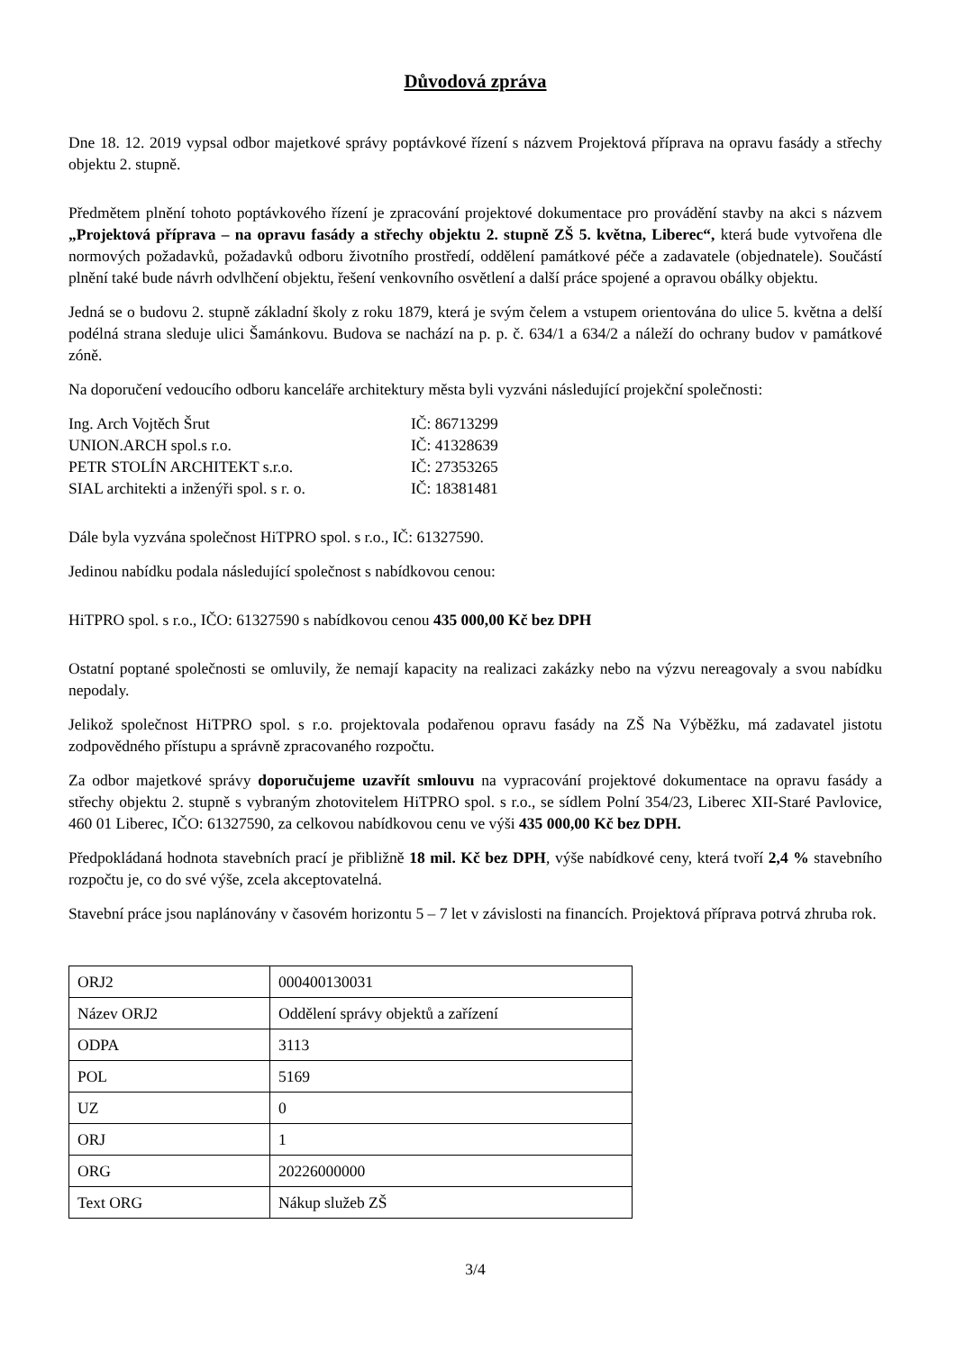Důvodová zpráva
Dne 18. 12. 2019 vypsal odbor majetkové správy poptávkové řízení s názvem Projektová příprava na opravu fasády a střechy objektu 2. stupně.
Předmětem plnění tohoto poptávkového řízení je zpracování projektové dokumentace pro provádění stavby na akci s názvem „Projektová příprava – na opravu fasády a střechy objektu 2. stupně ZŠ 5. května, Liberec“, která bude vytvořena dle normových požadavků, požadavků odboru životního prostředí, oddělení památkové péče a zadavatele (objednatele). Součástí plnění také bude návrh odvlhčení objektu, řešení venkovního osvětlení a další práce spojené a opravou obálky objektu.
Jedná se o budovu 2. stupně základní školy z roku 1879, která je svým čelem a vstupem orientována do ulice 5. května a delší podélná strana sleduje ulici Šamánkovu. Budova se nachází na p. p. č. 634/1 a 634/2 a náleží do ochrany budov v památkové zóně.
Na doporučení vedoucího odboru kanceláře architektury města byli vyzváni následující projekční společnosti:
| Ing. Arch Vojtěch Šrut | IČ: 86713299 |
| UNION.ARCH spol.s r.o. | IČ: 41328639 |
| PETR STOLÍN ARCHITEKT s.r.o. | IČ: 27353265 |
| SIAL architekti a inženýři spol. s r. o. | IČ: 18381481 |
Dále byla vyzvána společnost HiTPRO spol. s r.o., IČ: 61327590.
Jedinou nabídku podala následující společnost s nabídkovou cenou:
HiTPRO spol. s r.o., IČO: 61327590 s nabídkovou cenou 435 000,00 Kč bez DPH
Ostatní poptané společnosti se omluvily, že nemají kapacity na realizaci zakázky nebo na výzvu nereagovaly a svou nabídku nepodaly.
Jelikož společnost HiTPRO spol. s r.o. projektovala podařenou opravu fasády na ZŠ Na Výběžku, má zadavatel jistotu zodpovědného přístupu a správně zpracovaného rozpočtu.
Za odbor majetkové správy doporučujeme uzavřít smlouvu na vypracování projektové dokumentace na opravu fasády a střechy objektu 2. stupně s vybraným zhotovitelem HiTPRO spol. s r.o., se sídlem Polní 354/23, Liberec XII-Staré Pavlovice, 460 01 Liberec, IČO: 61327590, za celkovou nabídkovou cenu ve výši 435 000,00 Kč bez DPH.
Předpokládaná hodnota stavebních prací je přibližně 18 mil. Kč bez DPH, výše nabídkové ceny, která tvoří 2,4 % stavebního rozpočtu je, co do své výše, zcela akceptovatelná.
Stavební práce jsou naplánovány v časovém horizontu 5 – 7 let v závislosti na financích. Projektová příprava potrvá zhruba rok.
| ORJ2 | 000400130031 |
| Název ORJ2 | Oddělení správy objektů a zařízení |
| ODPA | 3113 |
| POL | 5169 |
| UZ | 0 |
| ORJ | 1 |
| ORG | 20226000000 |
| Text ORG | Nákup služeb ZŠ |
3/4